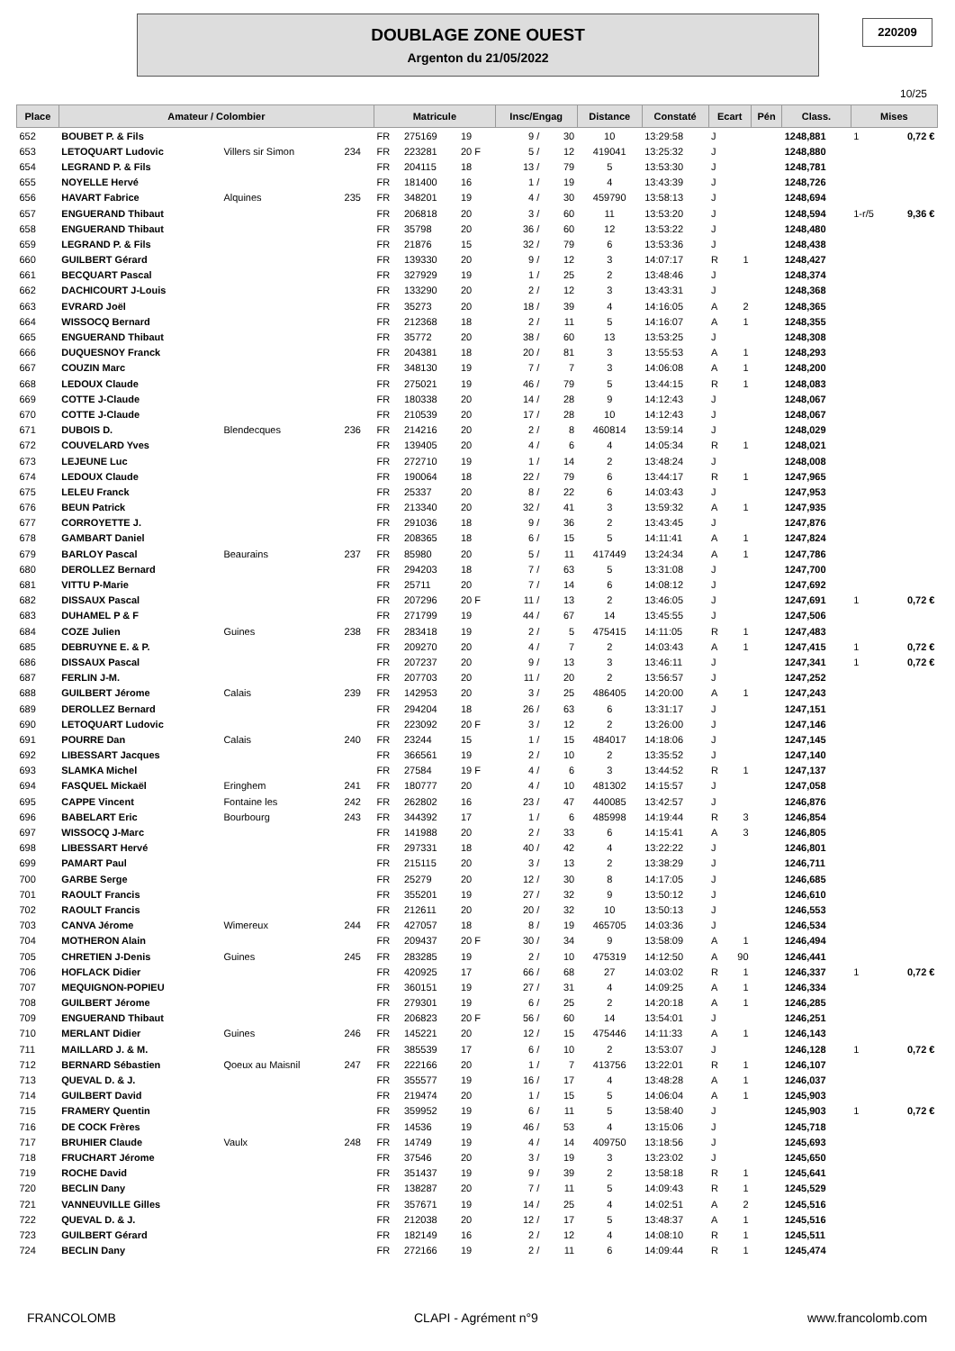DOUBLAGE ZONE OUEST
Argenton du 21/05/2022
220209
10/25
| Place | Amateur / Colombier | | | Matricule | | | Insc/Engag | | Distance | Constaté | Ecart | | Pén | Class. | Mises | |
| --- | --- | --- | --- | --- | --- | --- | --- | --- | --- | --- | --- | --- | --- | --- | --- | --- |
| 652 | BOUBET P. & Fils | | | FR | 275169 | 19 | 9 / | 30 | 10 | 13:29:58 | J | | | 1248,881 | 1 | 0,72 € |
| 653 | LETOQUART Ludovic | Villers sir Simon | 234 | FR | 223281 | 20 F | 5 / | 12 | 419041 | 13:25:32 | J | | | 1248,880 | | |
| 654 | LEGRAND P. & Fils | | | FR | 204115 | 18 | 13 / | 79 | 5 | 13:53:30 | J | | | 1248,781 | | |
| 655 | NOYELLE Hervé | | | FR | 181400 | 16 | 1 / | 19 | 4 | 13:43:39 | J | | | 1248,726 | | |
| 656 | HAVART Fabrice | Alquines | 235 | FR | 348201 | 19 | 4 / | 30 | 459790 | 13:58:13 | J | | | 1248,694 | | |
| 657 | ENGUERAND Thibaut | | | FR | 206818 | 20 | 3 / | 60 | 11 | 13:53:20 | J | | | 1248,594 | 1-r/5 | 9,36 € |
| 658 | ENGUERAND Thibaut | | | FR | 35798 | 20 | 36 / | 60 | 12 | 13:53:22 | J | | | 1248,480 | | |
| 659 | LEGRAND P. & Fils | | | FR | 21876 | 15 | 32 / | 79 | 6 | 13:53:36 | J | | | 1248,438 | | |
| 660 | GUILBERT Gérard | | | FR | 139330 | 20 | 9 / | 12 | 3 | 14:07:17 | R | 1 | | 1248,427 | | |
| 661 | BECQUART Pascal | | | FR | 327929 | 19 | 1 / | 25 | 2 | 13:48:46 | J | | | 1248,374 | | |
| 662 | DACHICOURT J-Louis | | | FR | 133290 | 20 | 2 / | 12 | 3 | 13:43:31 | J | | | 1248,368 | | |
| 663 | EVRARD Joël | | | FR | 35273 | 20 | 18 / | 39 | 4 | 14:16:05 | A | 2 | | 1248,365 | | |
| 664 | WISSOCQ Bernard | | | FR | 212368 | 18 | 2 / | 11 | 5 | 14:16:07 | A | 1 | | 1248,355 | | |
| 665 | ENGUERAND Thibaut | | | FR | 35772 | 20 | 38 / | 60 | 13 | 13:53:25 | J | | | 1248,308 | | |
| 666 | DUQUESNOY Franck | | | FR | 204381 | 18 | 20 / | 81 | 3 | 13:55:53 | A | 1 | | 1248,293 | | |
| 667 | COUZIN Marc | | | FR | 348130 | 19 | 7 / | 7 | 3 | 14:06:08 | A | 1 | | 1248,200 | | |
| 668 | LEDOUX Claude | | | FR | 275021 | 19 | 46 / | 79 | 5 | 13:44:15 | R | 1 | | 1248,083 | | |
| 669 | COTTE J-Claude | | | FR | 180338 | 20 | 14 / | 28 | 9 | 14:12:43 | J | | | 1248,067 | | |
| 670 | COTTE J-Claude | | | FR | 210539 | 20 | 17 / | 28 | 10 | 14:12:43 | J | | | 1248,067 | | |
| 671 | DUBOIS D. | Blendecques | 236 | FR | 214216 | 20 | 2 / | 8 | 460814 | 13:59:14 | J | | | 1248,029 | | |
| 672 | COUVELARD Yves | | | FR | 139405 | 20 | 4 / | 6 | 4 | 14:05:34 | R | 1 | | 1248,021 | | |
| 673 | LEJEUNE Luc | | | FR | 272710 | 19 | 1 / | 14 | 2 | 13:48:24 | J | | | 1248,008 | | |
| 674 | LEDOUX Claude | | | FR | 190064 | 18 | 22 / | 79 | 6 | 13:44:17 | R | 1 | | 1247,965 | | |
| 675 | LELEU Franck | | | FR | 25337 | 20 | 8 / | 22 | 6 | 14:03:43 | J | | | 1247,953 | | |
| 676 | BEUN Patrick | | | FR | 213340 | 20 | 32 / | 41 | 3 | 13:59:32 | A | 1 | | 1247,935 | | |
| 677 | CORROYETTE J. | | | FR | 291036 | 18 | 9 / | 36 | 2 | 13:43:45 | J | | | 1247,876 | | |
| 678 | GAMBART Daniel | | | FR | 208365 | 18 | 6 / | 15 | 5 | 14:11:41 | A | 1 | | 1247,824 | | |
| 679 | BARLOY Pascal | Beaurains | 237 | FR | 85980 | 20 | 5 / | 11 | 417449 | 13:24:34 | A | 1 | | 1247,786 | | |
| 680 | DEROLLEZ Bernard | | | FR | 294203 | 18 | 7 / | 63 | 5 | 13:31:08 | J | | | 1247,700 | | |
| 681 | VITTU P-Marie | | | FR | 25711 | 20 | 7 / | 14 | 6 | 14:08:12 | J | | | 1247,692 | | |
| 682 | DISSAUX Pascal | | | FR | 207296 | 20 F | 11 / | 13 | 2 | 13:46:05 | J | | | 1247,691 | 1 | 0,72 € |
| 683 | DUHAMEL P & F | | | FR | 271799 | 19 | 44 / | 67 | 14 | 13:45:55 | J | | | 1247,506 | | |
| 684 | COZE Julien | Guines | 238 | FR | 283418 | 19 | 2 / | 5 | 475415 | 14:11:05 | R | 1 | | 1247,483 | | |
| 685 | DEBRUYNE E. & P. | | | FR | 209270 | 20 | 4 / | 7 | 2 | 14:03:43 | A | 1 | | 1247,415 | 1 | 0,72 € |
| 686 | DISSAUX Pascal | | | FR | 207237 | 20 | 9 / | 13 | 3 | 13:46:11 | J | | | 1247,341 | 1 | 0,72 € |
| 687 | FERLIN J-M. | | | FR | 207703 | 20 | 11 / | 20 | 2 | 13:56:57 | J | | | 1247,252 | | |
| 688 | GUILBERT Jérome | Calais | 239 | FR | 142953 | 20 | 3 / | 25 | 486405 | 14:20:00 | A | 1 | | 1247,243 | | |
| 689 | DEROLLEZ Bernard | | | FR | 294204 | 18 | 26 / | 63 | 6 | 13:31:17 | J | | | 1247,151 | | |
| 690 | LETOQUART Ludovic | | | FR | 223092 | 20 F | 3 / | 12 | 2 | 13:26:00 | J | | | 1247,146 | | |
| 691 | POURRE Dan | Calais | 240 | FR | 23244 | 15 | 1 / | 15 | 484017 | 14:18:06 | J | | | 1247,145 | | |
| 692 | LIBESSART Jacques | | | FR | 366561 | 19 | 2 / | 10 | 2 | 13:35:52 | J | | | 1247,140 | | |
| 693 | SLAMKA Michel | | | FR | 27584 | 19 F | 4 / | 6 | 3 | 13:44:52 | R | 1 | | 1247,137 | | |
| 694 | FASQUEL Mickaël | Eringhem | 241 | FR | 180777 | 20 | 4 / | 10 | 481302 | 14:15:57 | J | | | 1247,058 | | |
| 695 | CAPPE Vincent | Fontaine les | 242 | FR | 262802 | 16 | 23 / | 47 | 440085 | 13:42:57 | J | | | 1246,876 | | |
| 696 | BABELART Eric | Bourbourg | 243 | FR | 344392 | 17 | 1 / | 6 | 485998 | 14:19:44 | R | 3 | | 1246,854 | | |
| 697 | WISSOCQ J-Marc | | | FR | 141988 | 20 | 2 / | 33 | 6 | 14:15:41 | A | 3 | | 1246,805 | | |
| 698 | LIBESSART Hervé | | | FR | 297331 | 18 | 40 / | 42 | 4 | 13:22:22 | J | | | 1246,801 | | |
| 699 | PAMART Paul | | | FR | 215115 | 20 | 3 / | 13 | 2 | 13:38:29 | J | | | 1246,711 | | |
| 700 | GARBE Serge | | | FR | 25279 | 20 | 12 / | 30 | 8 | 14:17:05 | J | | | 1246,685 | | |
| 701 | RAOULT Francis | | | FR | 355201 | 19 | 27 / | 32 | 9 | 13:50:12 | J | | | 1246,610 | | |
| 702 | RAOULT Francis | | | FR | 212611 | 20 | 20 / | 32 | 10 | 13:50:13 | J | | | 1246,553 | | |
| 703 | CANVA Jérome | Wimereux | 244 | FR | 427057 | 18 | 8 / | 19 | 465705 | 14:03:36 | J | | | 1246,534 | | |
| 704 | MOTHERON Alain | | | FR | 209437 | 20 F | 30 / | 34 | 9 | 13:58:09 | A | 1 | | 1246,494 | | |
| 705 | CHRETIEN J-Denis | Guines | 245 | FR | 283285 | 19 | 2 / | 10 | 475319 | 14:12:50 | A | 90 | | 1246,441 | | |
| 706 | HOFLACK Didier | | | FR | 420925 | 17 | 66 / | 68 | 27 | 14:03:02 | R | 1 | | 1246,337 | 1 | 0,72 € |
| 707 | MEQUIGNON-POPIEU | | | FR | 360151 | 19 | 27 / | 31 | 4 | 14:09:25 | A | 1 | | 1246,334 | | |
| 708 | GUILBERT Jérome | | | FR | 279301 | 19 | 6 / | 25 | 2 | 14:20:18 | A | 1 | | 1246,285 | | |
| 709 | ENGUERAND Thibaut | | | FR | 206823 | 20 F | 56 / | 60 | 14 | 13:54:01 | J | | | 1246,251 | | |
| 710 | MERLANT Didier | Guines | 246 | FR | 145221 | 20 | 12 / | 15 | 475446 | 14:11:33 | A | 1 | | 1246,143 | | |
| 711 | MAILLARD J. & M. | | | FR | 385539 | 17 | 6 / | 10 | 2 | 13:53:07 | J | | | 1246,128 | 1 | 0,72 € |
| 712 | BERNARD Sébastien | Qoeux au Maisnil | 247 | FR | 222166 | 20 | 1 / | 7 | 413756 | 13:22:01 | R | 1 | | 1246,107 | | |
| 713 | QUEVAL D. & J. | | | FR | 355577 | 19 | 16 / | 17 | 4 | 13:48:28 | A | 1 | | 1246,037 | | |
| 714 | GUILBERT David | | | FR | 219474 | 20 | 1 / | 15 | 5 | 14:06:04 | A | 1 | | 1245,903 | | |
| 715 | FRAMERY Quentin | | | FR | 359952 | 19 | 6 / | 11 | 5 | 13:58:40 | J | | | 1245,903 | 1 | 0,72 € |
| 716 | DE COCK Frères | | | FR | 14536 | 19 | 46 / | 53 | 4 | 13:15:06 | J | | | 1245,718 | | |
| 717 | BRUHIER Claude | Vaulx | 248 | FR | 14749 | 19 | 4 / | 14 | 409750 | 13:18:56 | J | | | 1245,693 | | |
| 718 | FRUCHART Jérome | | | FR | 37546 | 20 | 3 / | 19 | 3 | 13:23:02 | J | | | 1245,650 | | |
| 719 | ROCHE David | | | FR | 351437 | 19 | 9 / | 39 | 2 | 13:58:18 | R | 1 | | 1245,641 | | |
| 720 | BECLIN Dany | | | FR | 138287 | 20 | 7 / | 11 | 5 | 14:09:43 | R | 1 | | 1245,529 | | |
| 721 | VANNEUVILLE Gilles | | | FR | 357671 | 19 | 14 / | 25 | 4 | 14:02:51 | A | 2 | | 1245,516 | | |
| 722 | QUEVAL D. & J. | | | FR | 212038 | 20 | 12 / | 17 | 5 | 13:48:37 | A | 1 | | 1245,516 | | |
| 723 | GUILBERT Gérard | | | FR | 182149 | 16 | 2 / | 12 | 4 | 14:08:10 | R | 1 | | 1245,511 | | |
| 724 | BECLIN Dany | | | FR | 272166 | 19 | 2 / | 11 | 6 | 14:09:44 | R | 1 | | 1245,474 | | |
FRANCOLOMB CLAPI - Agrément n°9 www.francolomb.com